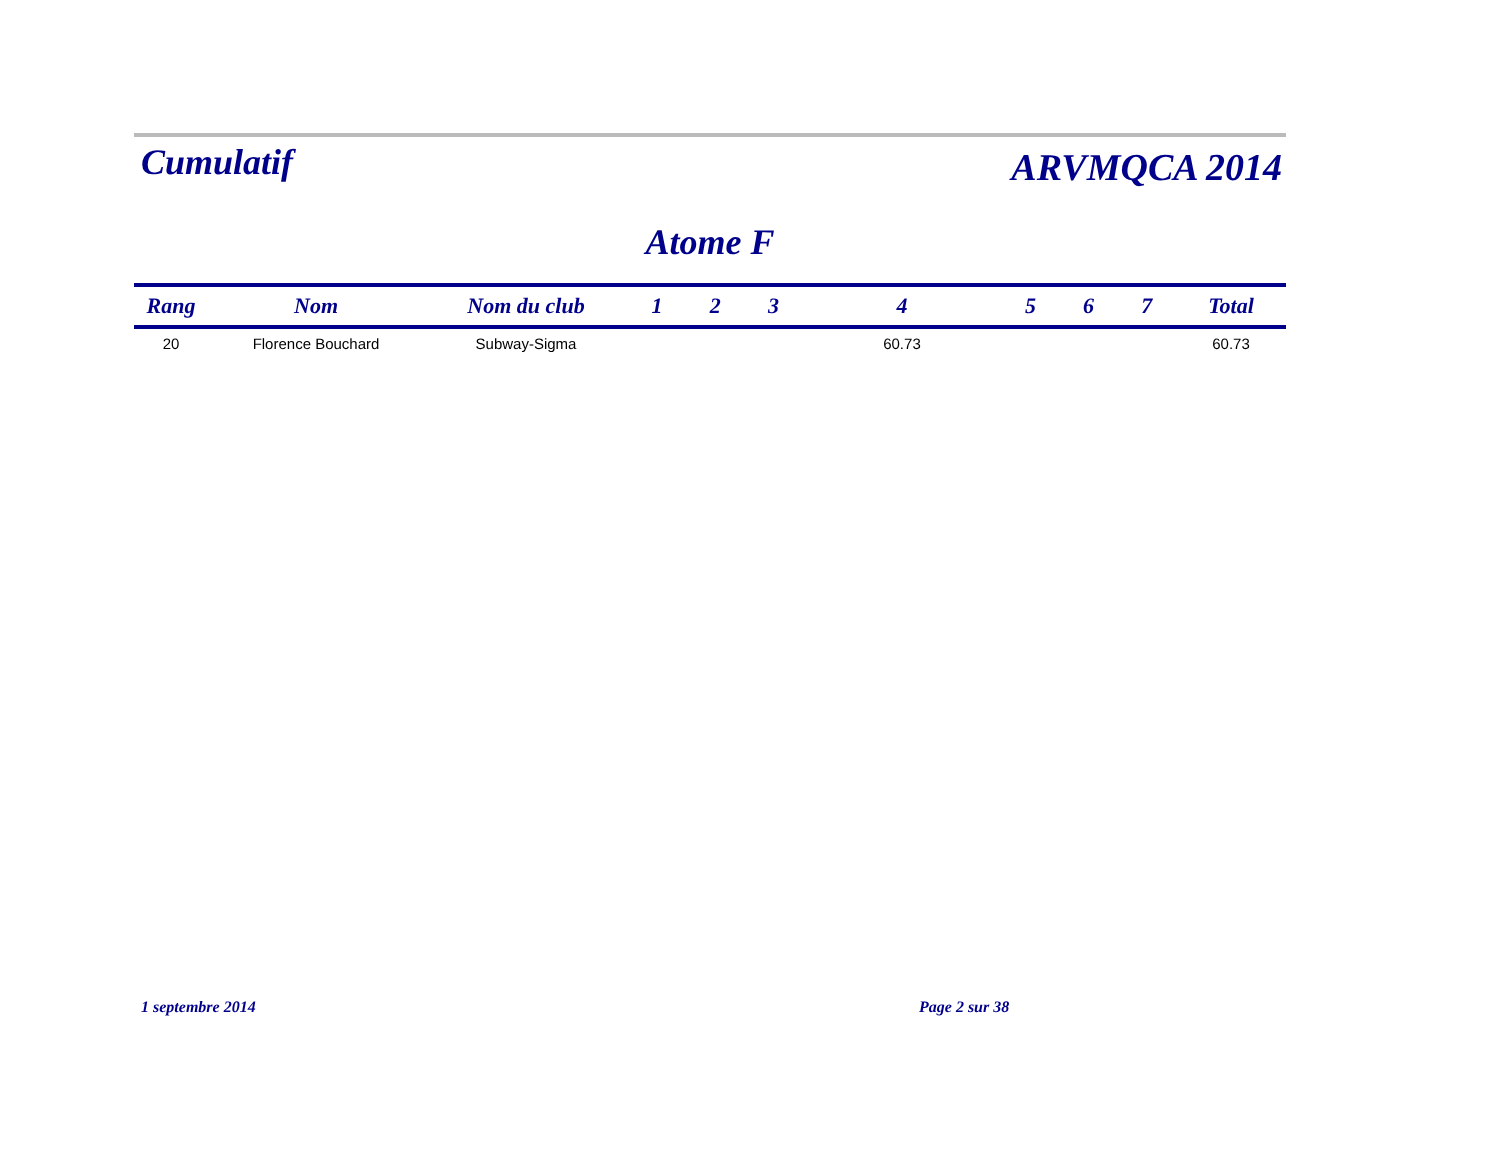Cumulatif
ARVMQCA 2014
Atome F
| Rang | Nom | Nom du club | 1 | 2 | 3 | 4 | 5 | 6 | 7 | Total |
| --- | --- | --- | --- | --- | --- | --- | --- | --- | --- | --- |
| 20 | Florence Bouchard | Subway-Sigma | | | | 60.73 | | | | 60.73 |
1 septembre 2014 Page 2 sur 38